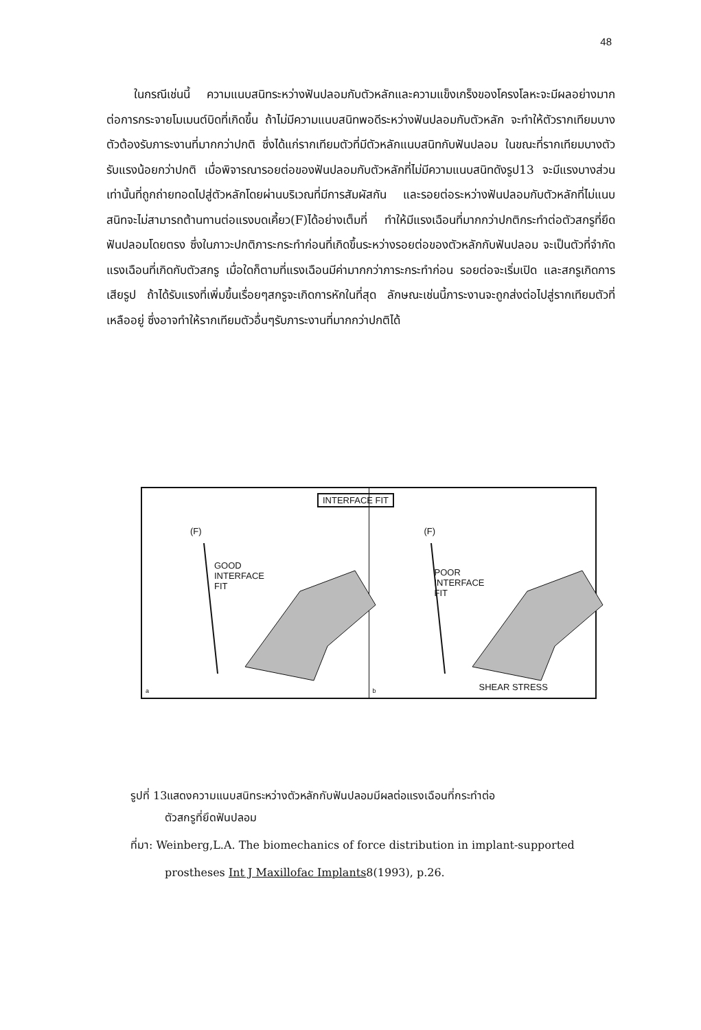48
ในกรณีเช่นนี้ ความแนบสนิทระหว่างฟันปลอมกับตัวหลักและความแข็งเกร็งของโครงโลหะจะมีผลอย่างมากต่อการกระจายโมเมนต์บิดที่เกิดขึ้น ถ้าไม่มีความแนบสนิทพอดีระหว่างฟันปลอมกับตัวหลัก จะทำให้ตัวรากเทียมบางตัวต้องรับภาระงานที่มากกว่าปกติ ซึ่งได้แก่รากเทียมตัวที่มีตัวหลักแนบสนิทกับฟันปลอม ในขณะที่รากเทียมบางตัวรับแรงน้อยกว่าปกติ เมื่อพิจารณารอยต่อของฟันปลอมกับตัวหลักที่ไม่มีความแนบสนิทดังรูป13 จะมีแรงบางส่วนเท่านั้นที่ถูกถ่ายทอดไปสู่ตัวหลักโดยผ่านบริเวณที่มีการสัมผัสกัน และรอยต่อระหว่างฟันปลอมกับตัวหลักที่ไม่แนบสนิทจะไม่สามารถต้านทานต่อแรงบดเคี้ยว(F)ได้อย่างเต็มที่ ทำให้มีแรงเฉือนที่มากกว่าปกติกระทำต่อตัวสกรูที่ยึดฟันปลอมโดยตรง ซึ่งในภาวะปกติภาระกระทำก่อนที่เกิดขึ้นระหว่างรอยต่อของตัวหลักกับฟันปลอม จะเป็นตัวที่จำกัดแรงเฉือนที่เกิดกับตัวสกรู เมื่อใดก็ตามที่แรงเฉือนมีค่ามากกว่าภาระกระทำก่อน รอยต่อจะเริ่มเปิด และสกรูเกิดการเสียรูป ถ้าได้รับแรงที่เพิ่มขึ้นเรื่อยๆสกรูจะเกิดการหักในที่สุด ลักษณะเช่นนี้ภาระงานจะถูกส่งต่อไปสู่รากเทียมตัวที่เหลืออยู่ ซึ่งอาจทำให้รากเทียมตัวอื่นๆรับภาระงานที่มากกว่าปกติได้
INTERFACE FIT
(F)
GOOD
INTERFACE
FIT
a
(F)
POOR
INTERFACE
FIT
b SHEAR STRESS
รูปที่ 13แสดงความแนบสนิทระหว่างตัวหลักกับฟันปลอมมีผลต่อแรงเฉือนที่กระทำต่อ
ตัวสกรูที่ยึดฟันปลอม
ที่มา: Weinberg,L.A. The biomechanics of force distribution in implant-supported
prostheses Int J Maxillofac Implants8(1993), p.26.